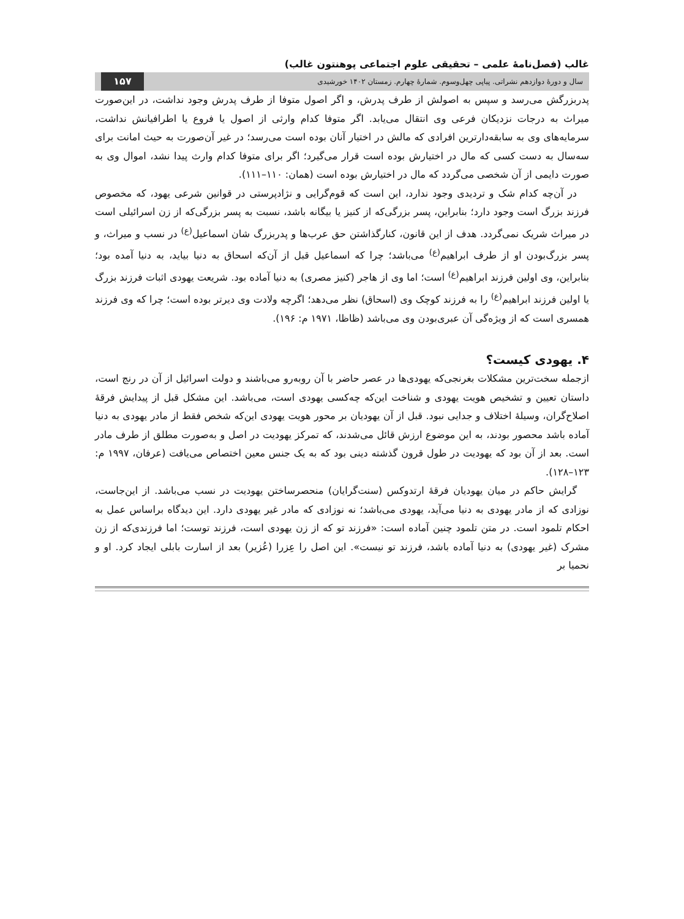غالب (فصل‌نامۀ علمی – تحقیقی علوم اجتماعی پوهنتون غالب)
سال و دورۀ دوازدهم نشراتی. پیاپی چهل‌وسوم. شمارۀ چهارم. زمستان ۱۴۰۲ خورشیدی ۱۵۷
پدربزرگش می‌رسد و سپس به اصولش از طرف پدرش، و اگر اصول متوفا از طرف پدرش وجود نداشت، در این‌صورت میراث به درجات نزدیکان فرعی وی انتقال می‌یابد. اگر متوفا کدام وارثی از اصول یا فروع یا اطرافیانش نداشت، سرمایه‌های وی به سابقه‌دارترین افرادی که مالش در اختیار آنان بوده است می‌رسد؛ در غیر آن‌صورت به حیث امانت برای سه‌سال به دست کسی که مال در اختیارش بوده است قرار می‌گیرد؛ اگر برای متوفا کدام وارث پیدا نشد، اموال وی به صورت دایمی از آن شخصی می‌گردد که مال در اختیارش بوده است (همان: ۱۱۰–۱۱۱).
در آن‌چه کدام شک و تردیدی وجود ندارد، این است که قوم‌گرایی و نژادپرستی در قوانین شرعی یهود، که مخصوص فرزند بزرگ است وجود دارد؛ بنابراین، پسر بزرگی‌که از کنیز یا بیگانه باشد، نسبت به پسر بزرگی‌که از زن اسرائیلی است در میراث شریک نمی‌گردد. هدف از این قانون، کنارگذاشتن حق عرب‌ها و پدربزرگ شان اسماعیل<sup>(ع)</sup> در نسب و میراث، و پسر بزرگ‌بودن او از طرف ابراهیم<sup>(ع)</sup> می‌باشد؛ چرا که اسماعیل قبل از آن‌که اسحاق به دنیا بیاید، به دنیا آمده بود؛ بنابراین، وی اولین فرزند ابراهیم<sup>(ع)</sup> است؛ اما وی از هاجر (کنیز مصری) به دنیا آماده بود. شریعت یهودی اثبات فرزند بزرگ یا اولین فرزند ابراهیم<sup>(ع)</sup> را به فرزند کوچک وی (اسحاق) نظر می‌دهد؛ اگرچه ولادت وی دیرتر بوده است؛ چرا که وی فرزند همسری است که از ویژه‌گی آن عبری‌بودن وی می‌باشد (ظاظا، ۱۹۷۱ م: ۱۹۶).
۴. یهودی کیست؟
ازجمله سخت‌ترین مشکلات بغرنجی‌که یهودی‌ها در عصر حاضر با آن روبه‌رو می‌باشند و دولت اسرائیل از آن در رنج است، داستان تعیین و تشخیص هویت یهودی و شناخت این‌که چه‌کسی یهودی است، می‌باشد. این مشکل قبل از پیدایش فرقۀ اصلاح‌گران، وسیلۀ اختلاف و جدایی نبود. قبل از آن یهودیان بر محور هویت یهودی این‌که شخص فقط از مادر یهودی به دنیا آماده باشد محصور بودند، به این موضوع ارزش قائل می‌شدند، که تمرکز یهودیت در اصل و به‌صورت مطلق از طرف مادر است. بعد از آن بود که یهودیت در طول قرون گذشته دینی بود که به یک جنس معین اختصاص می‌یافت (عرفان، ۱۹۹۷ م: ۱۲۳–۱۲۸).
گرایش حاکم در میان یهودیان فرقۀ ارتدوکس (سنت‌گرایان) منحصرساختن یهودیت در نسب می‌باشد. از این‌جاست، نوزادی که از مادر یهودی به دنیا می‌آید، یهودی می‌باشد؛ نه نوزادی که مادر غیر یهودی دارد. این دیدگاه براساس عمل به احکام تلمود است. در متن تلمود چنین آماده است: «فرزند تو که از زن یهودی است، فرزند توست؛ اما فرزندی‌که از زن مشرک (غیر یهودی) به دنیا آماده باشد، فرزند تو نیست». این اصل را عِزرا (عُزیر) بعد از اسارت بابلی ایجاد کرد. او و نحمیا بر